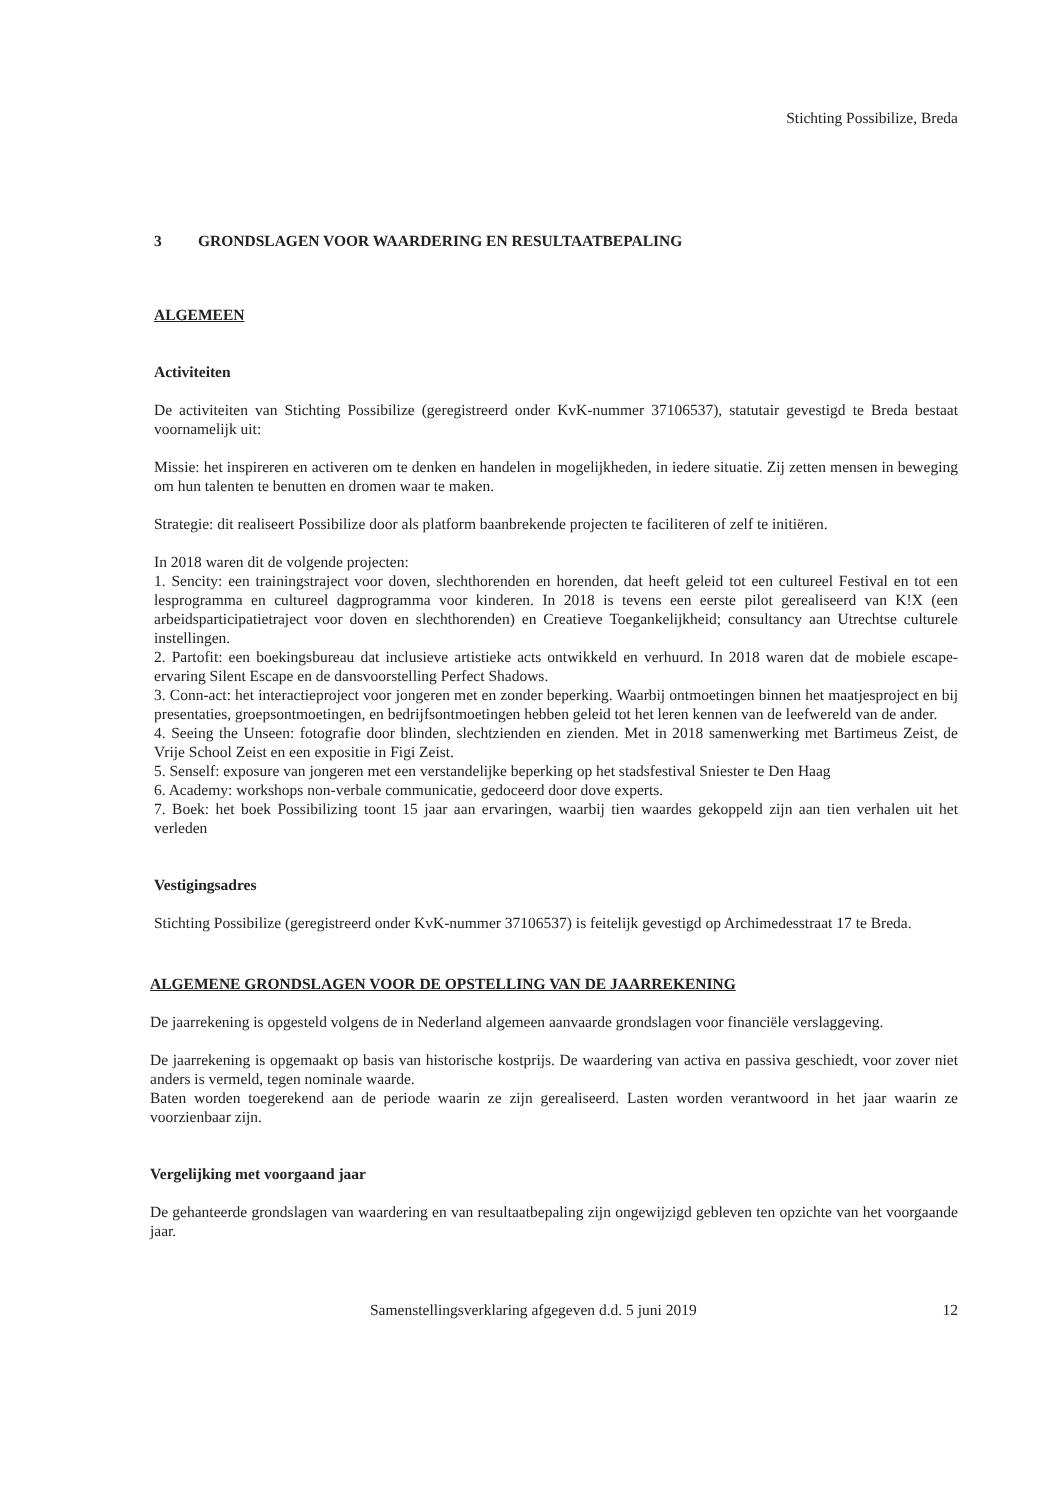Stichting Possibilize, Breda
3 GRONDSLAGEN VOOR WAARDERING EN RESULTAATBEPALING
ALGEMEEN
Activiteiten
De activiteiten van Stichting Possibilize (geregistreerd onder KvK-nummer 37106537), statutair gevestigd te Breda bestaat voornamelijk uit:
Missie: het inspireren en activeren om te denken en handelen in mogelijkheden, in iedere situatie. Zij zetten mensen in beweging om hun talenten te benutten en dromen waar te maken.
Strategie: dit realiseert Possibilize door als platform baanbrekende projecten te faciliteren of zelf te initiëren.
In 2018 waren dit de volgende projecten:
1. Sencity: een trainingstraject voor doven, slechthorenden en horenden, dat heeft geleid tot een cultureel Festival en tot een lesprogramma en cultureel dagprogramma voor kinderen. In 2018 is tevens een eerste pilot gerealiseerd van K!X (een arbeidsparticipatietraject voor doven en slechthorenden) en Creatieve Toegankelijkheid; consultancy aan Utrechtse culturele instellingen.
2. Partofit: een boekingsbureau dat inclusieve artistieke acts ontwikkeld en verhuurd. In 2018 waren dat de mobiele escape-ervaring Silent Escape en de dansvoorstelling Perfect Shadows.
3. Conn-act: het interactieproject voor jongeren met en zonder beperking. Waarbij ontmoetingen binnen het maatjesproject en bij presentaties, groepsontmoetingen, en bedrijfsontmoetingen hebben geleid tot het leren kennen van de leefwereld van de ander.
4. Seeing the Unseen: fotografie door blinden, slechtzienden en zienden. Met in 2018 samenwerking met Bartimeus Zeist, de Vrije School Zeist en een expositie in Figi Zeist.
5. Senself: exposure van jongeren met een verstandelijke beperking op het stadsfestival Sniester te Den Haag
6. Academy: workshops non-verbale communicatie, gedoceerd door dove experts.
7. Boek: het boek Possibilizing toont 15 jaar aan ervaringen, waarbij tien waardes gekoppeld zijn aan tien verhalen uit het verleden
Vestigingsadres
Stichting Possibilize (geregistreerd onder KvK-nummer 37106537) is feitelijk gevestigd op Archimedesstraat 17 te Breda.
ALGEMENE GRONDSLAGEN VOOR DE OPSTELLING VAN DE JAARREKENING
De jaarrekening is opgesteld volgens de in Nederland algemeen aanvaarde grondslagen voor financiële verslaggeving.
De jaarrekening is opgemaakt op basis van historische kostprijs. De waardering van activa en passiva geschiedt, voor zover niet anders is vermeld, tegen nominale waarde.
Baten worden toegerekend aan de periode waarin ze zijn gerealiseerd. Lasten worden verantwoord in het jaar waarin ze voorzienbaar zijn.
Vergelijking met voorgaand jaar
De gehanteerde grondslagen van waardering en van resultaatbepaling zijn ongewijzigd gebleven ten opzichte van het voorgaande jaar.
Samenstellingsverklaring afgegeven d.d. 5 juni 2019 12